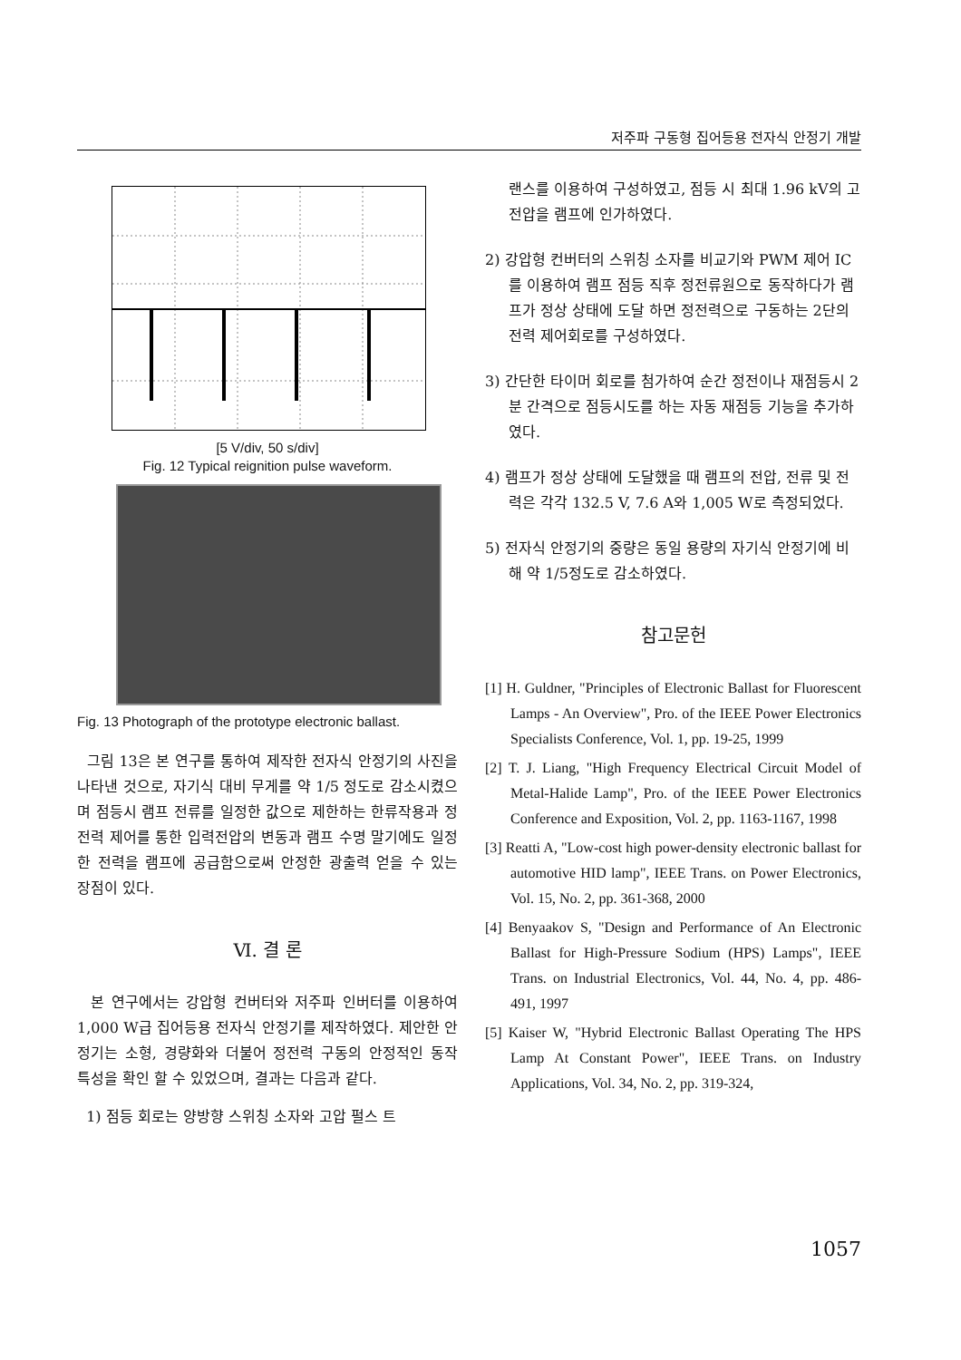저주파 구동형 집어등용 전자식 안정기 개발
[5 V/div, 50 s/div]
Fig. 12 Typical reignition pulse waveform.
Fig. 13 Photograph of the prototype electronic ballast.
그림 13은 본 연구를 통하여 제작한 전자식 안정기의 사진을 나타낸 것으로, 자기식 대비 무게를 약 1/5 정도로 감소시켰으며 점등시 램프 전류를 일정한 값으로 제한하는 한류작용과 정전력 제어를 통한 입력전압의 변동과 램프 수명 말기에도 일정한 전력을 램프에 공급함으로써 안정한 광출력 얻을 수 있는 장점이 있다.
Ⅵ. 결 론
본 연구에서는 강압형 컨버터와 저주파 인버터를 이용하여 1,000 W급 집어등용 전자식 안정기를 제작하였다. 제안한 안정기는 소형, 경량화와 더불어 정전력 구동의 안정적인 동작 특성을 확인 할 수 있었으며, 결과는 다음과 같다.
1) 점등 회로는 양방향 스위칭 소자와 고압 펄스 트
랜스를 이용하여 구성하였고, 점등 시 최대 1.96 kV의 고전압을 램프에 인가하였다.
2) 강압형 컨버터의 스위칭 소자를 비교기와 PWM 제어 IC를 이용하여 램프 점등 직후 정전류원으로 동작하다가 램프가 정상 상태에 도달 하면 정전력으로 구동하는 2단의 전력 제어회로를 구성하였다.
3) 간단한 타이머 회로를 첨가하여 순간 정전이나 재점등시 2분 간격으로 점등시도를 하는 자동 재점등 기능을 추가하였다.
4) 램프가 정상 상태에 도달했을 때 램프의 전압, 전류 및 전력은 각각 132.5 V, 7.6 A와 1,005 W로 측정되었다.
5) 전자식 안정기의 중량은 동일 용량의 자기식 안정기에 비해 약 1/5정도로 감소하였다.
참고문헌
[1] H. Guldner, "Principles of Electronic Ballast for Fluorescent Lamps - An Overview", Pro. of the IEEE Power Electronics Specialists Conference, Vol. 1, pp. 19-25, 1999
[2] T. J. Liang, "High Frequency Electrical Circuit Model of Metal-Halide Lamp", Pro. of the IEEE Power Electronics Conference and Exposition, Vol. 2, pp. 1163-1167, 1998
[3] Reatti A, "Low-cost high power-density electronic ballast for automotive HID lamp", IEEE Trans. on Power Electronics, Vol. 15, No. 2, pp. 361-368, 2000
[4] Benyaakov S, "Design and Performance of An Electronic Ballast for High-Pressure Sodium (HPS) Lamps", IEEE Trans. on Industrial Electronics, Vol. 44, No. 4, pp. 486-491, 1997
[5] Kaiser W, "Hybrid Electronic Ballast Operating The HPS Lamp At Constant Power", IEEE Trans. on Industry Applications, Vol. 34, No. 2, pp. 319-324,
1057